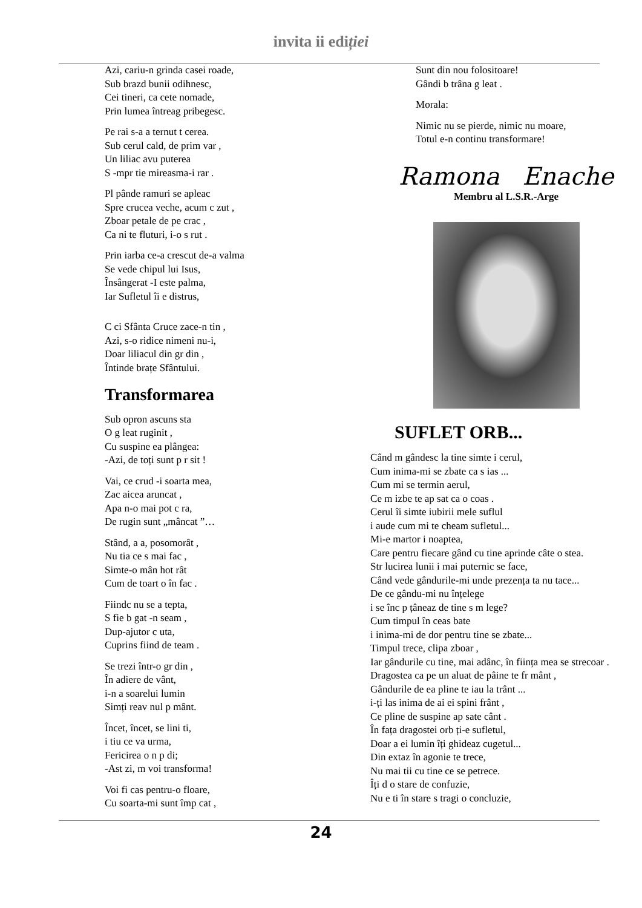invita ii ediției
Azi, cariu-n grinda casei roade,
Sub brazd bunii odihnesc,
Cei tineri, ca cete nomade,
Prin lumea întreag pribegesc.
Pe rai s-a a ternut t cerea.
Sub cerul cald, de prim var ,
Un liliac avu puterea
S -mpr tie mireasma-i rar .
Pl pânde ramuri se apleac
Spre crucea veche, acum c zut ,
Zboar petale de pe crac ,
Ca ni te fluturi, i-o s rut .
Prin iarba ce-a crescut de-a valma
Se vede chipul lui Isus,
Însângerat -I este palma,
Iar Sufletul îi e distrus,
C ci Sfânta Cruce zace-n tin ,
Azi, s-o ridice nimeni nu-i,
Doar liliacul din gr din ,
Întinde brațe Sfântului.
Transformarea
Sub opron ascuns sta
O g leat ruginit ,
Cu suspine ea plângea:
-Azi, de toți sunt p r sit !
Vai, ce crud -i soarta mea,
Zac aicea aruncat ,
Apa n-o mai pot c ra,
De rugin sunt „mâncat ”…
Stând, a a, posomorât ,
Nu tia ce s mai fac ,
Simte-o mân hot rât
Cum de toart o în fac .
Fiindc nu se a tepta,
S fie b gat -n seam ,
Dup-ajutor c uta,
Cuprins fiind de team .
Se trezi într-o gr din ,
În adiere de vânt,
i-n a soarelui lumin
Simți reav nul p mânt.
Încet, încet, se lini ti,
i tiu ce va urma,
Fericirea o n p di;
-Ast zi, m voi transforma!
Voi fi cas pentru-o floare,
Cu soarta-mi sunt împ cat ,
Sunt din nou folositoare!
Gândi b trâna g leat .
Morala:
Nimic nu se pierde, nimic nu moare,
Totul e-n continu transformare!
Ramona Enache
Membru al L.S.R.-Arge
SUFLET ORB...
Când m gândesc la tine simte i cerul,
Cum inima-mi se zbate ca s ias ...
Cum mi se termin aerul,
Ce m izbe te ap sat ca o coas .
Cerul îi simte iubirii mele suflul
i aude cum mi te cheam sufletul...
Mi-e martor i noaptea,
Care pentru fiecare gând cu tine aprinde câte o stea.
Str lucirea lunii i mai puternic se face,
Când vede gândurile-mi unde prezența ta nu tace...
De ce gându-mi nu înțelege
i se înc p țâneaz de tine s m lege?
Cum timpul în ceas bate
i inima-mi de dor pentru tine se zbate...
Timpul trece, clipa zboar ,
Iar gândurile cu tine, mai adânc, în ființa mea se strecoar .
Dragostea ca pe un aluat de pâine te fr mânt ,
Gândurile de ea pline te iau la trânt ...
i-ți las inima de ai ei spini frânt ,
Ce pline de suspine ap sate cânt .
În fața dragostei orb ți-e sufletul,
Doar a ei lumin îți ghideaz cugetul...
Din extaz în agonie te trece,
Nu mai tii cu tine ce se petrece.
Îți d o stare de confuzie,
Nu e ti în stare s tragi o concluzie,
24